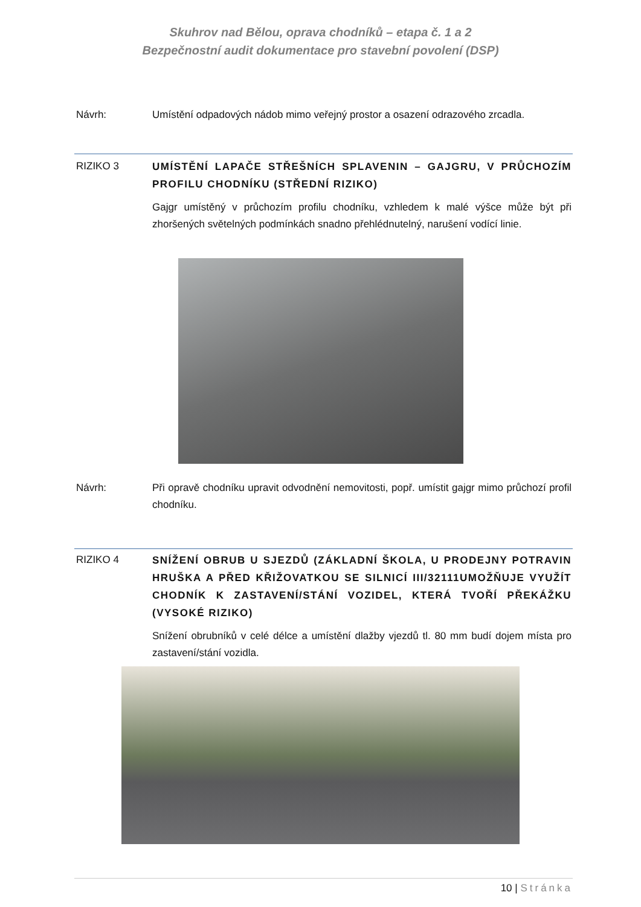Skuhrov nad Bělou, oprava chodníků – etapa č. 1 a 2
Bezpečnostní audit dokumentace pro stavební povolení (DSP)
Návrh: Umístění odpadových nádob mimo veřejný prostor a osazení odrazového zrcadla.
RIZIKO 3
UMÍSTĚNÍ LAPAČE STŘEŠNÍCH SPLAVENIN – GAJGRU, V PRŮCHOZÍM PROFILU CHODNÍKU (STŘEDNÍ RIZIKO)
Gajgr umístěný v průchozím profilu chodníku, vzhledem k malé výšce může být při zhoršených světelných podmínkách snadno přehlédnutelný, narušení vodící linie.
Návrh: Při opravě chodníku upravit odvodnění nemovitosti, popř. umístit gajgr mimo průchozí profil chodníku.
RIZIKO 4
SNÍŽENÍ OBRUB U SJEZDŮ (ZÁKLADNÍ ŠKOLA, U PRODEJNY POTRAVIN HRUŠKA A PŘED KŘIŽOVATKOU SE SILNICÍ III/32111UMOŽŇUJE VYUŽÍT CHODNÍK K ZASTAVENÍ/STÁNÍ VOZIDEL, KTERÁ TVOŘÍ PŘEKÁŽKU (VYSOKÉ RIZIKO)
Snížení obrubníků v celé délce a umístění dlažby vjezdů tl. 80 mm budí dojem místa pro zastavení/stání vozidla.
10 | Stránka